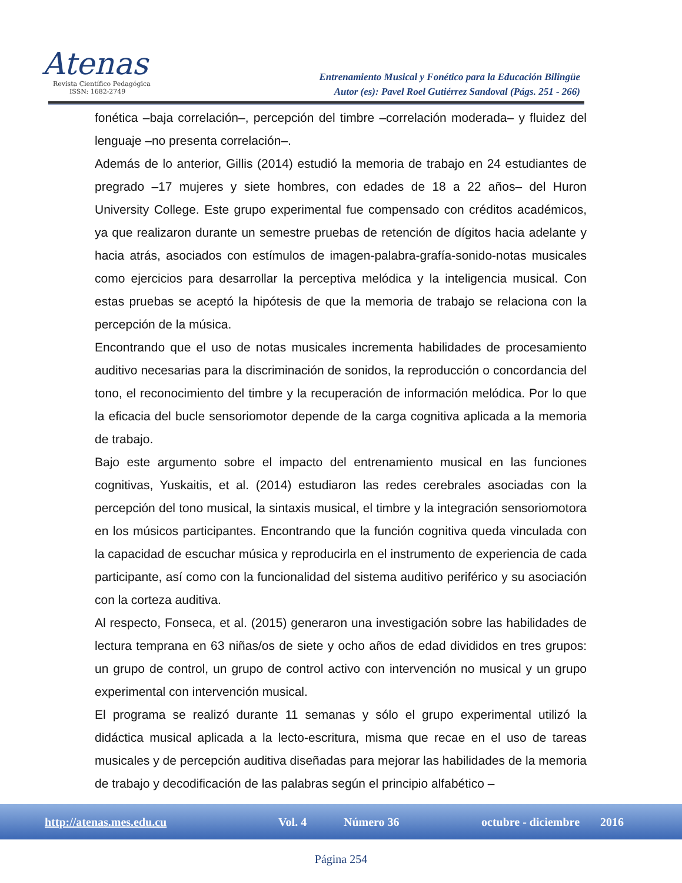Atenas
Revista Científico Pedagógica
ISSN: 1682-2749
Entrenamiento Musical y Fonético para la Educación Bilingüe
Autor (es): Pavel Roel Gutiérrez Sandoval (Págs. 251 - 266)
fonética –baja correlación–, percepción del timbre –correlación moderada– y fluidez del lenguaje –no presenta correlación–.
Además de lo anterior, Gillis (2014) estudió la memoria de trabajo en 24 estudiantes de pregrado –17 mujeres y siete hombres, con edades de 18 a 22 años– del Huron University College. Este grupo experimental fue compensado con créditos académicos, ya que realizaron durante un semestre pruebas de retención de dígitos hacia adelante y hacia atrás, asociados con estímulos de imagen-palabra-grafía-sonido-notas musicales como ejercicios para desarrollar la perceptiva melódica y la inteligencia musical. Con estas pruebas se aceptó la hipótesis de que la memoria de trabajo se relaciona con la percepción de la música.
Encontrando que el uso de notas musicales incrementa habilidades de procesamiento auditivo necesarias para la discriminación de sonidos, la reproducción o concordancia del tono, el reconocimiento del timbre y la recuperación de información melódica. Por lo que la eficacia del bucle sensoriomotor depende de la carga cognitiva aplicada a la memoria de trabajo.
Bajo este argumento sobre el impacto del entrenamiento musical en las funciones cognitivas, Yuskaitis, et al. (2014) estudiaron las redes cerebrales asociadas con la percepción del tono musical, la sintaxis musical, el timbre y la integración sensoriomotora en los músicos participantes. Encontrando que la función cognitiva queda vinculada con la capacidad de escuchar música y reproducirla en el instrumento de experiencia de cada participante, así como con la funcionalidad del sistema auditivo periférico y su asociación con la corteza auditiva.
Al respecto, Fonseca, et al. (2015) generaron una investigación sobre las habilidades de lectura temprana en 63 niñas/os de siete y ocho años de edad divididos en tres grupos: un grupo de control, un grupo de control activo con intervención no musical y un grupo experimental con intervención musical.
El programa se realizó durante 11 semanas y sólo el grupo experimental utilizó la didáctica musical aplicada a la lecto-escritura, misma que recae en el uso de tareas musicales y de percepción auditiva diseñadas para mejorar las habilidades de la memoria de trabajo y decodificación de las palabras según el principio alfabético –
http://atenas.mes.edu.cu Vol. 4 Número 36 octubre - diciembre 2016
Página 254